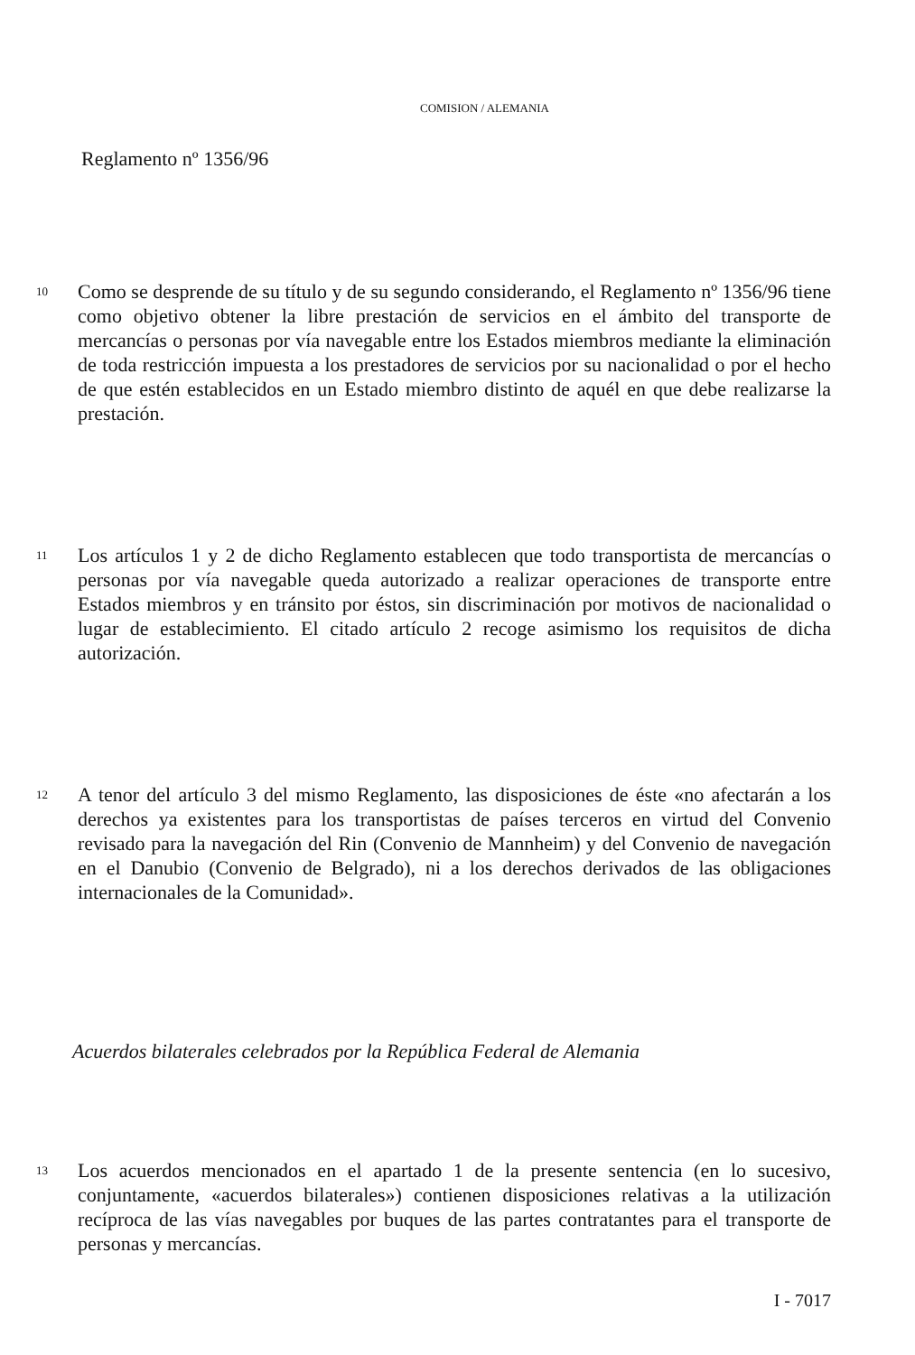COMISION / ALEMANIA
Reglamento nº 1356/96
10
Como se desprende de su título y de su segundo considerando, el Reglamento nº 1356/96 tiene como objetivo obtener la libre prestación de servicios en el ámbito del transporte de mercancías o personas por vía navegable entre los Estados miembros mediante la eliminación de toda restricción impuesta a los prestadores de servicios por su nacionalidad o por el hecho de que estén establecidos en un Estado miembro distinto de aquél en que debe realizarse la prestación.
11
Los artículos 1 y 2 de dicho Reglamento establecen que todo transportista de mercancías o personas por vía navegable queda autorizado a realizar operaciones de transporte entre Estados miembros y en tránsito por éstos, sin discriminación por motivos de nacionalidad o lugar de establecimiento. El citado artículo 2 recoge asimismo los requisitos de dicha autorización.
12
A tenor del artículo 3 del mismo Reglamento, las disposiciones de éste «no afectarán a los derechos ya existentes para los transportistas de países terceros en virtud del Convenio revisado para la navegación del Rin (Convenio de Mannheim) y del Convenio de navegación en el Danubio (Convenio de Belgrado), ni a los derechos derivados de las obligaciones internacionales de la Comunidad».
Acuerdos bilaterales celebrados por la República Federal de Alemania
13
Los acuerdos mencionados en el apartado 1 de la presente sentencia (en lo sucesivo, conjuntamente, «acuerdos bilaterales») contienen disposiciones relativas a la utilización recíproca de las vías navegables por buques de las partes contratantes para el transporte de personas y mercancías.
I - 7017